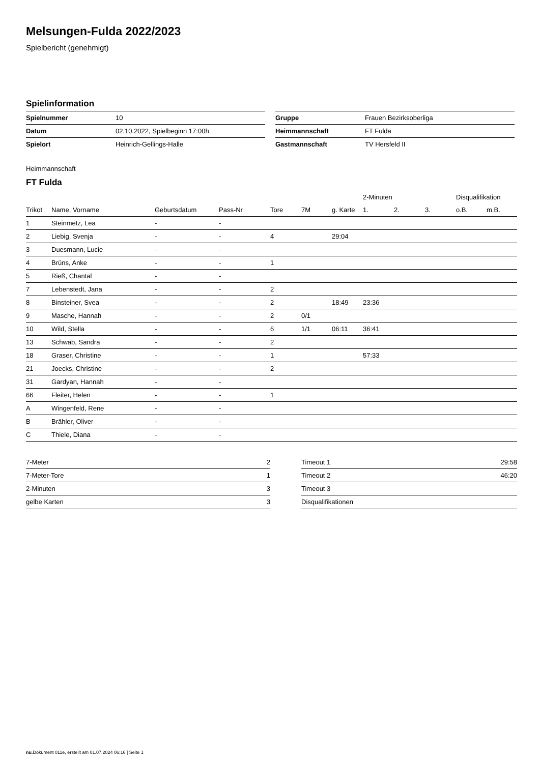Melsungen-Fulda 2022/2023
Spielbericht (genehmigt)
Spielinformation
| Spielnummer | 10 |
| Datum | 02.10.2022, Spielbeginn 17:00h |
| Spielort | Heinrich-Gellings-Halle |
| Gruppe | Frauen Bezirksoberliga |
| Heimmannschaft | FT Fulda |
| Gastmannschaft | TV Hersfeld II |
Heimmannschaft
FT Fulda
| | | | | | | | 2-Minuten | | | Disqualifikation | |
| --- | --- | --- | --- | --- | --- | --- | --- | --- | --- | --- | --- |
| Trikot | Name, Vorname | Geburtsdatum | Pass-Nr | Tore | 7M | g. Karte | 1. | 2. | 3. | o.B. | m.B. |
| 1 | Steinmetz, Lea | - | - | | | | | | | | |
| 2 | Liebig, Svenja | - | - | 4 | | 29:04 | | | | | |
| 3 | Duesmann, Lucie | - | - | | | | | | | | |
| 4 | Brüns, Anke | - | - | 1 | | | | | | | |
| 5 | Rieß, Chantal | - | - | | | | | | | | |
| 7 | Lebenstedt, Jana | - | - | 2 | | | | | | | |
| 8 | Binsteiner, Svea | - | - | 2 | | 18:49 | 23:36 | | | | |
| 9 | Masche, Hannah | - | - | 2 | 0/1 | | | | | | |
| 10 | Wild, Stella | - | - | 6 | 1/1 | 06:11 | 36:41 | | | | |
| 13 | Schwab, Sandra | - | - | 2 | | | | | | | |
| 18 | Graser, Christine | - | - | 1 | | | 57:33 | | | | |
| 21 | Joecks, Christine | - | - | 2 | | | | | | | |
| 31 | Gardyan, Hannah | - | - | | | | | | | | |
| 66 | Fleiter, Helen | - | - | 1 | | | | | | | |
| A | Wingenfeld, Rene | - | - | | | | | | | | |
| B | Brähler, Oliver | - | - | | | | | | | | |
| C | Thiele, Diana | - | - | | | | | | | | |
| 7-Meter | 2 |
| 7-Meter-Tore | 1 |
| 2-Minuten | 3 |
| gelbe Karten | 3 |
| Timeout 1 | 29:58 |
| Timeout 2 | 46:20 |
| Timeout 3 | |
| Disqualifikationen | |
nu.Dokument 011e, erstellt am 01.07.2024 06:16 | Seite 1